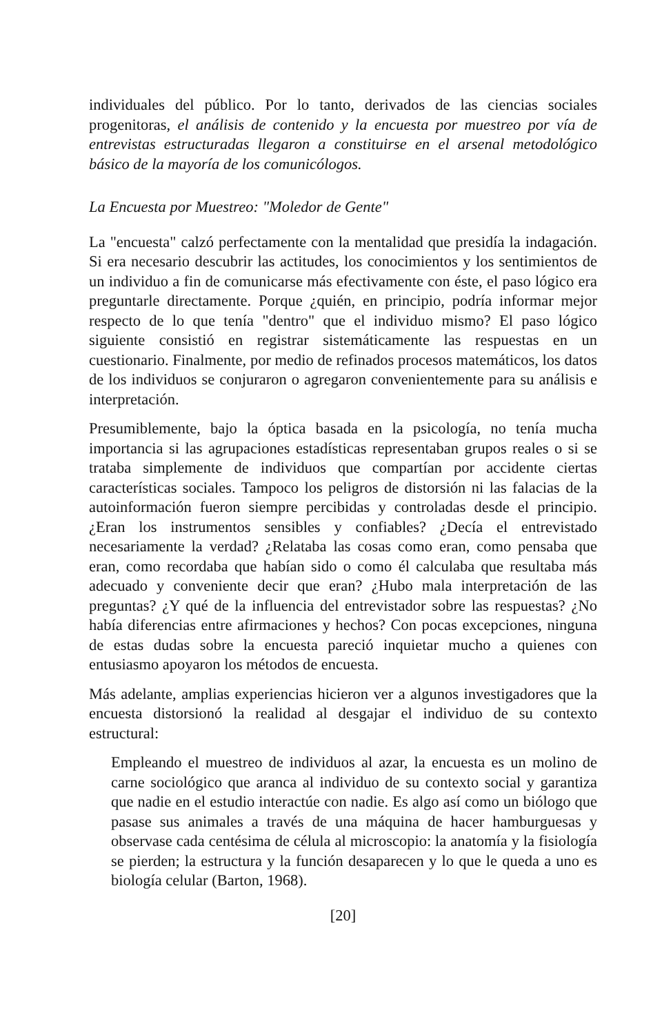individuales del público. Por lo tanto, derivados de las ciencias sociales progenitoras, el análisis de contenido y la encuesta por muestreo por vía de entrevistas estructuradas llegaron a constituirse en el arsenal metodológico básico de la mayoría de los comunicólogos.
La Encuesta por Muestreo: "Moledor de Gente"
La "encuesta" calzó perfectamente con la mentalidad que presidía la indagación. Si era necesario descubrir las actitudes, los conocimientos y los sentimientos de un individuo a fin de comunicarse más efectivamente con éste, el paso lógico era preguntarle directamente. Porque ¿quién, en principio, podría informar mejor respecto de lo que tenía "dentro" que el individuo mismo? El paso lógico siguiente consistió en registrar sistemáticamente las respuestas en un cuestionario. Finalmente, por medio de refinados procesos matemáticos, los datos de los individuos se conjuraron o agregaron convenientemente para su análisis e interpretación.
Presumiblemente, bajo la óptica basada en la psicología, no tenía mucha importancia si las agrupaciones estadísticas representaban grupos reales o si se trataba simplemente de individuos que compartían por accidente ciertas características sociales. Tampoco los peligros de distorsión ni las falacias de la autoinformación fueron siempre percibidas y controladas desde el principio. ¿Eran los instrumentos sensibles y confiables? ¿Decía el entrevistado necesariamente la verdad? ¿Relataba las cosas como eran, como pensaba que eran, como recordaba que habían sido o como él calculaba que resultaba más adecuado y conveniente decir que eran? ¿Hubo mala interpretación de las preguntas? ¿Y qué de la influencia del entrevistador sobre las respuestas? ¿No había diferencias entre afirmaciones y hechos? Con pocas excepciones, ninguna de estas dudas sobre la encuesta pareció inquietar mucho a quienes con entusiasmo apoyaron los métodos de encuesta.
Más adelante, amplias experiencias hicieron ver a algunos investigadores que la encuesta distorsionó la realidad al desgajar el individuo de su contexto estructural:
Empleando el muestreo de individuos al azar, la encuesta es un molino de carne sociológico que aranca al individuo de su contexto social y garantiza que nadie en el estudio interactúe con nadie. Es algo así como un biólogo que pasase sus animales a través de una máquina de hacer hamburguesas y observase cada centésima de célula al microscopio: la anatomía y la fisiología se pierden; la estructura y la función desaparecen y lo que le queda a uno es biología celular (Barton, 1968).
[20]